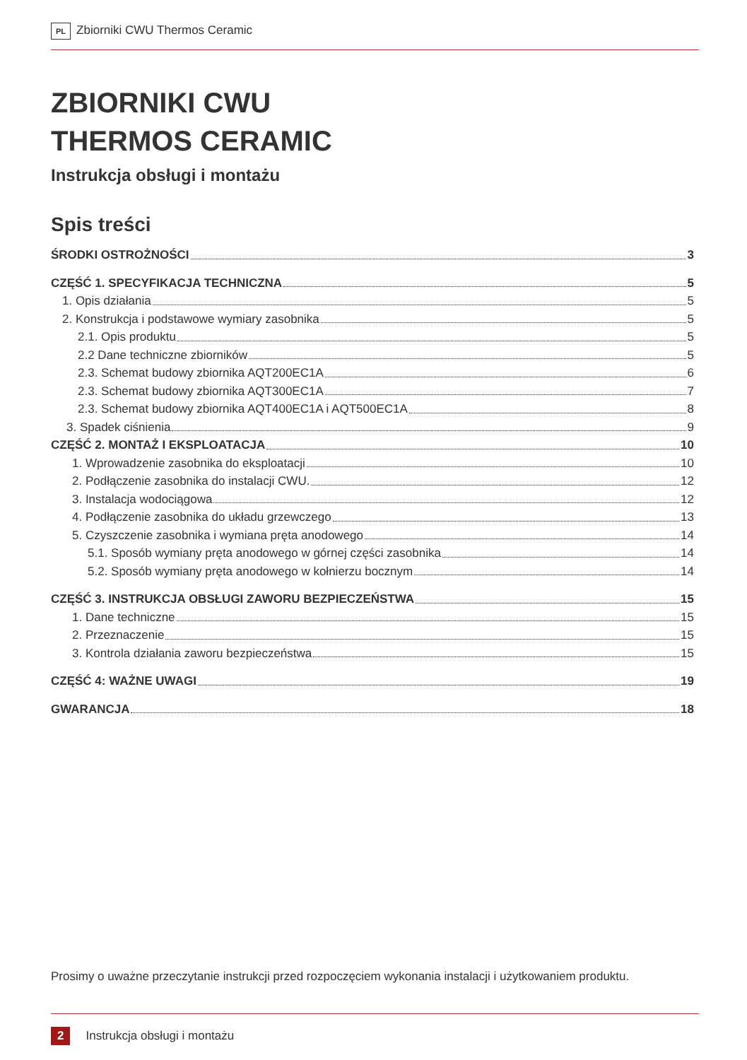PL Zbiorniki CWU Thermos Ceramic
ZBIORNIKI CWU
THERMOS CERAMIC
Instrukcja obsługi i montażu
Spis treści
ŚRODKI OSTROŻNOŚCI 3
CZĘŚĆ 1. SPECYFIKACJA TECHNICZNA 5
1. Opis działania 5
2. Konstrukcja i podstawowe wymiary zasobnika 5
2.1. Opis produktu 5
2.2 Dane techniczne zbiorników 5
2.3. Schemat budowy zbiornika AQT200EC1A 6
2.3. Schemat budowy zbiornika AQT300EC1A 7
2.3. Schemat budowy zbiornika AQT400EC1A i AQT500EC1A 8
3. Spadek ciśnienia 9
CZĘŚĆ 2. MONTAŻ I EKSPLOATACJA 10
1. Wprowadzenie zasobnika do eksploatacji 10
2. Podłączenie zasobnika do instalacji CWU. 12
3. Instalacja wodociągowa 12
4. Podłączenie zasobnika do układu grzewczego 13
5. Czyszczenie zasobnika i wymiana pręta anodowego 14
5.1. Sposób wymiany pręta anodowego w górnej części zasobnika 14
5.2. Sposób wymiany pręta anodowego w kołnierzu bocznym 14
CZĘŚĆ 3. INSTRUKCJA OBSŁUGI ZAWORU BEZPIECZEŃSTWA 15
1. Dane techniczne 15
2. Przeznaczenie 15
3. Kontrola działania zaworu bezpieczeństwa 15
CZĘŚĆ 4: WAŻNE UWAGI 19
GWARANCJA 18
Prosimy o uważne przeczytanie instrukcji przed rozpoczęciem wykonania instalacji i użytkowaniem produktu.
2 Instrukcja obsługi i montażu